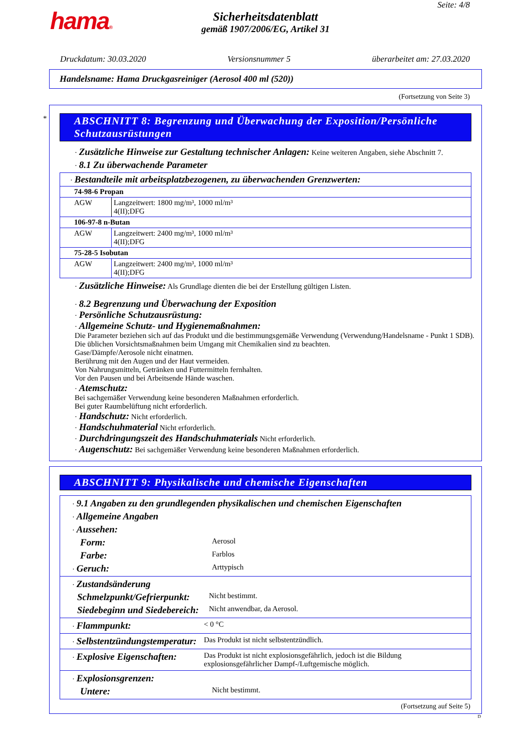hama®
Sicherheitsdatenblatt
gemäß 1907/2006/EG, Artikel 31
Seite: 4/8
Druckdatum: 30.03.2020 Versionsnummer 5 überarbeitet am: 27.03.2020
Handelsname: Hama Druckgasreiniger (Aerosol 400 ml (520))
(Fortsetzung von Seite 3)
*
ABSCHNITT 8: Begrenzung und Überwachung der Exposition/Persönliche Schutzausrüstungen
· Zusätzliche Hinweise zur Gestaltung technischer Anlagen: Keine weiteren Angaben, siehe Abschnitt 7.
· 8.1 Zu überwachende Parameter
| · Bestandteile mit arbeitsplatzbezogenen, zu überwachenden Grenzwerten: | |
| 74-98-6 Propan | |
| AGW | Langzeitwert: 1800 mg/m³, 1000 ml/m³ 4(II);DFG |
| 106-97-8 n-Butan | |
| AGW | Langzeitwert: 2400 mg/m³, 1000 ml/m³ 4(II);DFG |
| 75-28-5 Isobutan | |
| AGW | Langzeitwert: 2400 mg/m³, 1000 ml/m³ 4(II);DFG |
· Zusätzliche Hinweise: Als Grundlage dienten die bei der Erstellung gültigen Listen.
· 8.2 Begrenzung und Überwachung der Exposition
· Persönliche Schutzausrüstung:
· Allgemeine Schutz- und Hygienemaßnahmen:
Die Parameter beziehen sich auf das Produkt und die bestimmungsgemäße Verwendung (Verwendung/Handelsname - Punkt 1 SDB).
Die üblichen Vorsichtsmaßnahmen beim Umgang mit Chemikalien sind zu beachten.
Gase/Dämpfe/Aerosole nicht einatmen.
Berührung mit den Augen und der Haut vermeiden.
Von Nahrungsmitteln, Getränken und Futtermitteln fernhalten.
Vor den Pausen und bei Arbeitsende Hände waschen.
· Atemschutz:
Bei sachgemäßer Verwendung keine besonderen Maßnahmen erforderlich.
Bei guter Raumbelüftung nicht erforderlich.
· Handschutz: Nicht erforderlich.
· Handschuhmaterial Nicht erforderlich.
· Durchdringungszeit des Handschuhmaterials Nicht erforderlich.
· Augenschutz: Bei sachgemäßer Verwendung keine besonderen Maßnahmen erforderlich.
ABSCHNITT 9: Physikalische und chemische Eigenschaften
| / · 9.1 Angaben zu den grundlegenden physikalischen und chemischen Eigenschaften / / / · Allgemeine Angaben / / / · Aussehen: / / / Form: / Aerosol / / Farbe: / Farblos / / · Geruch: / Arttypisch / |
| / · Zustandsänderung / / / Schmelzpunkt/Gefrierpunkt: / Nicht bestimmt. / / Siedebeginn und Siedebereich: / Nicht anwendbar, da Aerosol. / |
| / · Flammpunkt: / < 0 °C / |
| / · Selbstentzündungstemperatur: / Das Produkt ist nicht selbstentzündlich. / |
| / · Explosive Eigenschaften: / Das Produkt ist nicht explosionsgefährlich, jedoch ist die Bildung explosionsgefährlicher Dampf-/Luftgemische möglich. / |
| / · Explosionsgrenzen: / / / Untere: / Nicht bestimmt. / |
(Fortsetzung auf Seite 5)
D